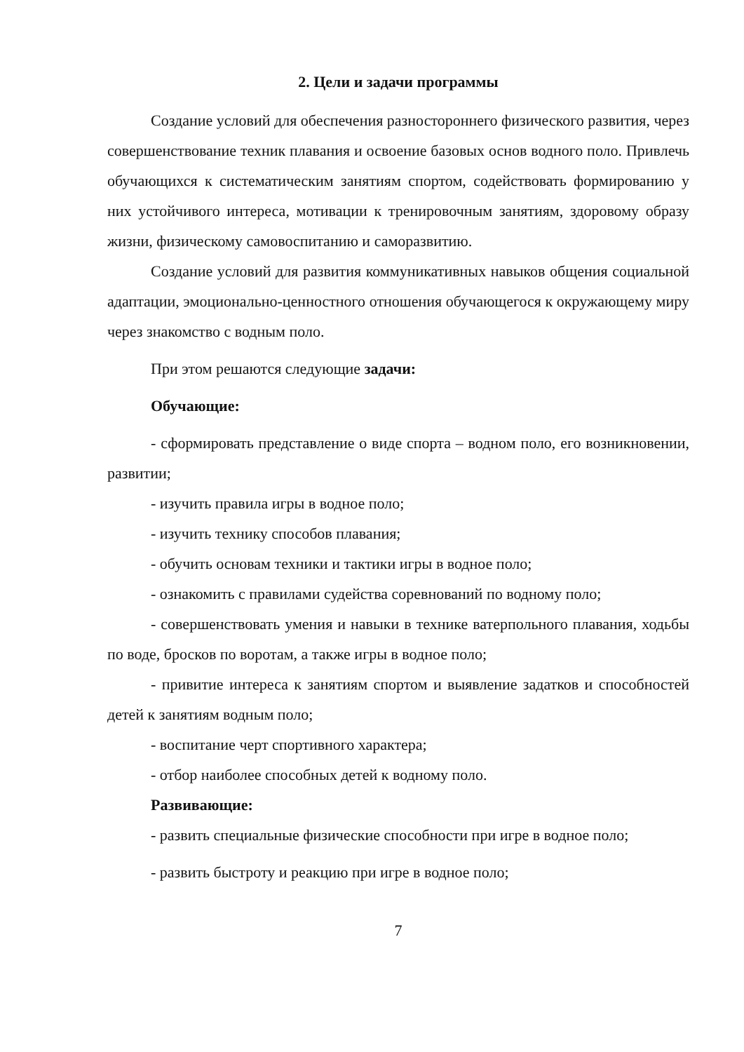2. Цели и задачи программы
Создание условий для обеспечения разностороннего физического развития, через совершенствование техник плавания и освоение базовых основ водного поло. Привлечь обучающихся к систематическим занятиям спортом, содействовать формированию у них устойчивого интереса, мотивации к тренировочным занятиям, здоровому образу жизни, физическому самовоспитанию и саморазвитию.
Создание условий для развития коммуникативных навыков общения социальной адаптации, эмоционально-ценностного отношения обучающегося к окружающему миру через знакомство с водным поло.
При этом решаются следующие задачи:
Обучающие:
- сформировать представление о виде спорта – водном поло, его возникновении, развитии;
- изучить правила игры в водное поло;
- изучить технику способов плавания;
- обучить основам техники и тактики игры в водное поло;
- ознакомить с правилами судейства соревнований по водному поло;
- совершенствовать умения и навыки в технике ватерпольного плавания, ходьбы по воде, бросков по воротам, а также игры в водное поло;
- привитие интереса к занятиям спортом и выявление задатков и способностей детей к занятиям водным поло;
- воспитание черт спортивного характера;
- отбор наиболее способных детей к водному поло.
Развивающие:
- развить специальные физические способности при игре в водное поло;
- развить быстроту и реакцию при игре в водное поло;
7